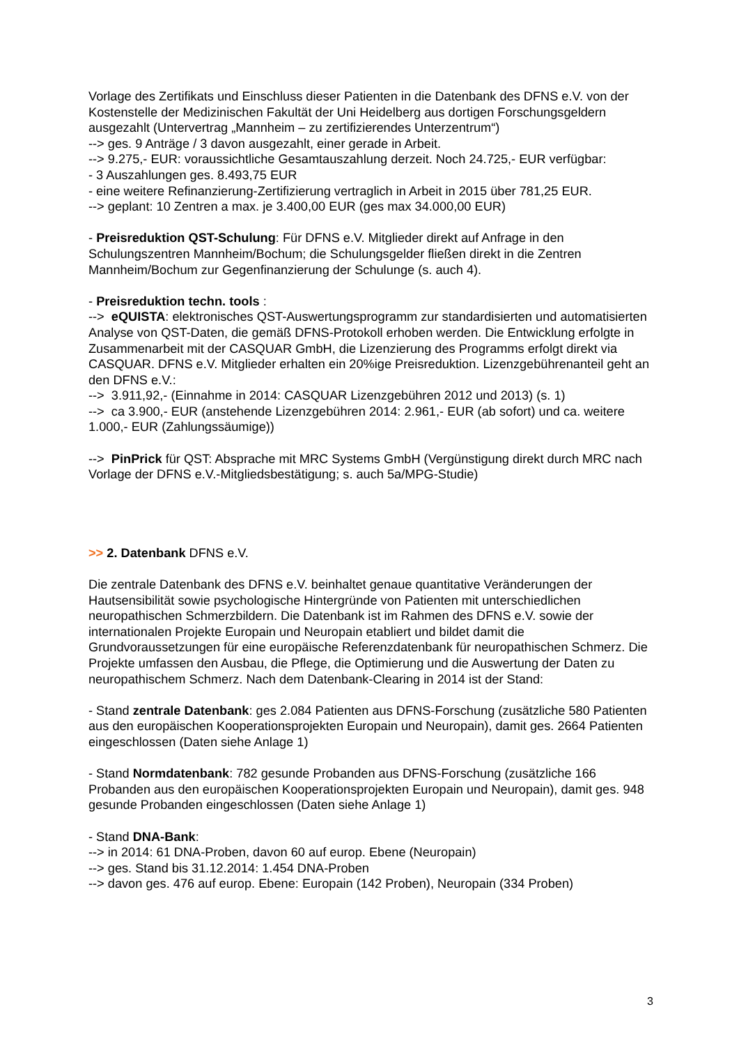Vorlage des Zertifikats und Einschluss dieser Patienten in die Datenbank des DFNS e.V. von der Kostenstelle der Medizinischen Fakultät der Uni Heidelberg aus dortigen Forschungsgeldern ausgezahlt (Untervertrag „Mannheim – zu zertifizierendes Unterzentrum“)
--> ges. 9 Anträge / 3 davon ausgezahlt, einer gerade in Arbeit.
--> 9.275,- EUR: voraussichtliche Gesamtauszahlung derzeit. Noch 24.725,- EUR verfügbar:
- 3 Auszahlungen ges. 8.493,75 EUR
- eine weitere Refinanzierung-Zertifizierung vertraglich in Arbeit in 2015 über 781,25 EUR.
--> geplant: 10 Zentren a max. je 3.400,00 EUR (ges max 34.000,00 EUR)
- Preisreduktion QST-Schulung: Für DFNS e.V. Mitglieder direkt auf Anfrage in den Schulungszentren Mannheim/Bochum; die Schulungsgelder fließen direkt in die Zentren Mannheim/Bochum zur Gegenfinanzierung der Schulunge (s. auch 4).
- Preisreduktion techn. tools :
--> eQUISTA: elektronisches QST-Auswertungsprogramm zur standardisierten und automatisierten Analyse von QST-Daten, die gemäß DFNS-Protokoll erhoben werden. Die Entwicklung erfolgte in Zusammenarbeit mit der CASQUAR GmbH, die Lizenzierung des Programms erfolgt direkt via CASQUAR. DFNS e.V. Mitglieder erhalten ein 20%ige Preisreduktion. Lizenzgebührenanteil geht an den DFNS e.V.:
--> 3.911,92,- (Einnahme in 2014: CASQUAR Lizenzgebühren 2012 und 2013) (s. 1)
--> ca 3.900,- EUR (anstehende Lizenzgebühren 2014: 2.961,- EUR (ab sofort) und ca. weitere 1.000,- EUR (Zahlungssäumige))
--> PinPrick für QST: Absprache mit MRC Systems GmbH (Vergünstigung direkt durch MRC nach Vorlage der DFNS e.V.-Mitgliedsbestätigung; s. auch 5a/MPG-Studie)
>> 2. Datenbank DFNS e.V.
Die zentrale Datenbank des DFNS e.V. beinhaltet genaue quantitative Veränderungen der Hautsensibilität sowie psychologische Hintergründe von Patienten mit unterschiedlichen neuropathischen Schmerzbildern. Die Datenbank ist im Rahmen des DFNS e.V. sowie der internationalen Projekte Europain und Neuropain etabliert und bildet damit die Grundvoraussetzungen für eine europäische Referenzdatenbank für neuropathischen Schmerz. Die Projekte umfassen den Ausbau, die Pflege, die Optimierung und die Auswertung der Daten zu neuropathischem Schmerz. Nach dem Datenbank-Clearing in 2014 ist der Stand:
- Stand zentrale Datenbank: ges 2.084 Patienten aus DFNS-Forschung (zusätzliche 580 Patienten aus den europäischen Kooperationsprojekten Europain und Neuropain), damit ges. 2664 Patienten eingeschlossen (Daten siehe Anlage 1)
- Stand Normdatenbank: 782 gesunde Probanden aus DFNS-Forschung (zusätzliche 166 Probanden aus den europäischen Kooperationsprojekten Europain und Neuropain), damit ges. 948 gesunde Probanden eingeschlossen (Daten siehe Anlage 1)
- Stand DNA-Bank:
--> in 2014: 61 DNA-Proben, davon 60 auf europ. Ebene (Neuropain)
--> ges. Stand bis 31.12.2014: 1.454 DNA-Proben
--> davon ges. 476 auf europ. Ebene: Europain (142 Proben), Neuropain (334 Proben)
3